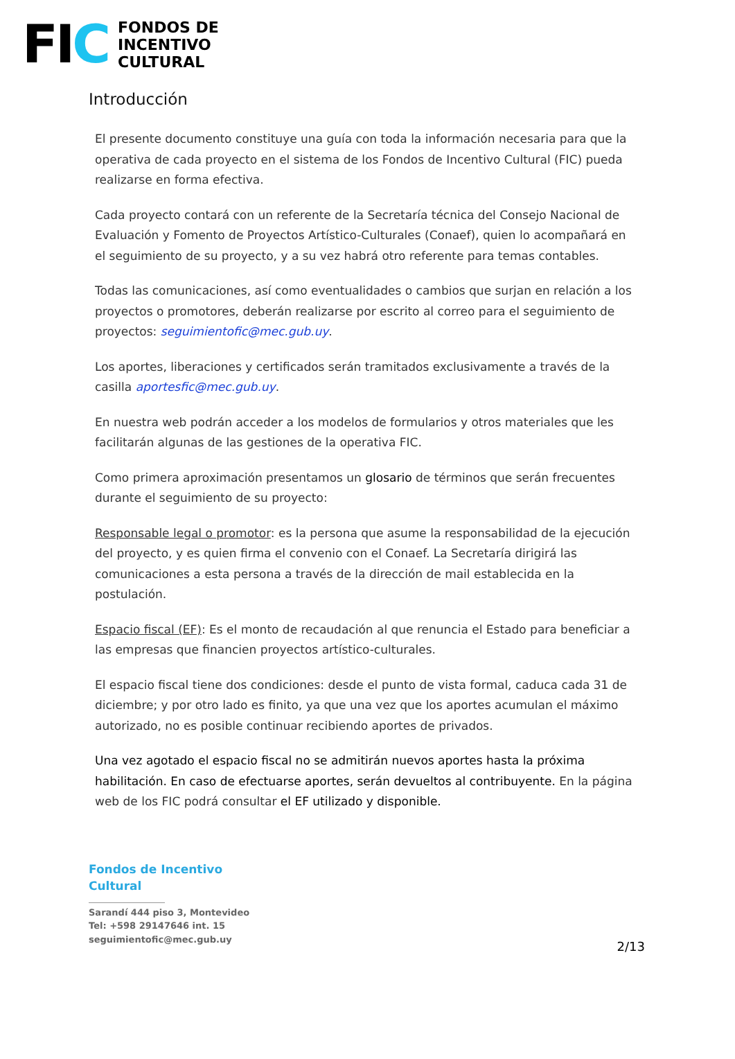FIC
FONDOS DE
INCENTIVO
CULTURAL
Introducción
El presente documento constituye una guía con toda la información necesaria para que la operativa de cada proyecto en el sistema de los Fondos de Incentivo Cultural (FIC) pueda realizarse en forma efectiva.
Cada proyecto contará con un referente de la Secretaría técnica del Consejo Nacional de Evaluación y Fomento de Proyectos Artístico-Culturales (Conaef), quien lo acompañará en el seguimiento de su proyecto, y a su vez habrá otro referente para temas contables.
Todas las comunicaciones, así como eventualidades o cambios que surjan en relación a los proyectos o promotores, deberán realizarse por escrito al correo para el seguimiento de proyectos: seguimientofic@mec.gub.uy.
Los aportes, liberaciones y certificados serán tramitados exclusivamente a través de la casilla aportesfic@mec.gub.uy.
En nuestra web podrán acceder a los modelos de formularios y otros materiales que les facilitarán algunas de las gestiones de la operativa FIC.
Como primera aproximación presentamos un glosario de términos que serán frecuentes durante el seguimiento de su proyecto:
Responsable legal o promotor: es la persona que asume la responsabilidad de la ejecución del proyecto, y es quien firma el convenio con el Conaef. La Secretaría dirigirá las comunicaciones a esta persona a través de la dirección de mail establecida en la postulación.
Espacio fiscal (EF): Es el monto de recaudación al que renuncia el Estado para beneficiar a las empresas que financien proyectos artístico-culturales.
El espacio fiscal tiene dos condiciones: desde el punto de vista formal, caduca cada 31 de diciembre; y por otro lado es finito, ya que una vez que los aportes acumulan el máximo autorizado, no es posible continuar recibiendo aportes de privados.
Una vez agotado el espacio fiscal no se admitirán nuevos aportes hasta la próxima habilitación. En caso de efectuarse aportes, serán devueltos al contribuyente. En la página web de los FIC podrá consultar el EF utilizado y disponible.
Fondos de Incentivo
Cultural
Sarandí 444 piso 3, Montevideo
Tel: +598 29147646 int. 15
seguimientofic@mec.gub.uy
2/13